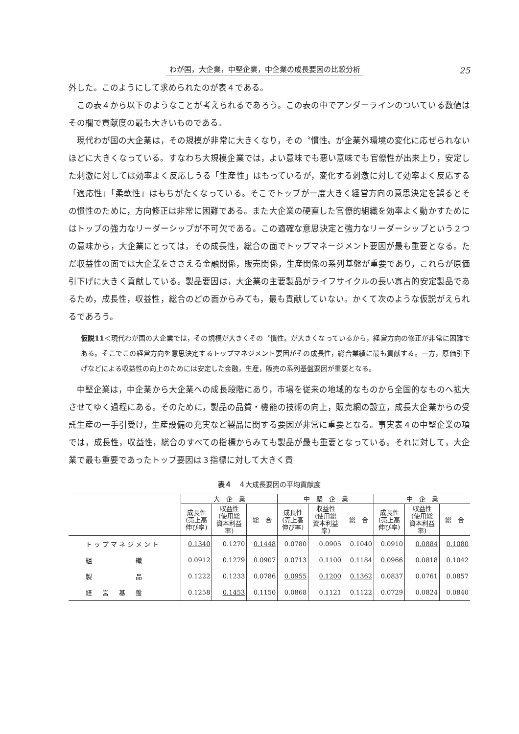わが国，大企業，中堅企業，中企業の成長要因の比較分析 25
外した。このようにして求められたのが表４である。
この表４から以下のようなことが考えられるであろう。この表の中でアンダーラインのついている数値はその欄で貢献度の最も大きいものである。
現代わが国の大企業は，その規模が非常に大きくなり，その〝慣性〟が企業外環境の変化に応ぜられないほどに大きくなっている。すなわち大規模企業では，よい意味でも悪い意味でも官僚性が出来上り，安定した刺激に対しては効率よく反応しうる「生産性」はもっているが，変化する刺激に対して効率よく反応する「適応性」「柔軟性」はもちがたくなっている。そこでトップが一度大きく経営方向の意思決定を誤るとその慣性のために，方向修正は非常に困難である。また大企業の硬直した官僚的組織を効率よく動かすためにはトップの強力なリーダーシップが不可欠である。この適確な意思決定と強力なリーダーシップという２つの意味から，大企業にとっては，その成長性，総合の面でトップマネージメント要因が最も重要となる。ただ収益性の面では大企業をささえる金融関係，販売関係，生産関係の系列基盤が重要であり，これらが原価引下げに大きく貢献している。製品要因は，大企業の主要製品がライフサイクルの長い寡占的安定製品であるため，成長性，収益性，総合のどの面からみても，最も貢献していない。かくて次のような仮説がえられるであろう。
仮説11＜現代わが国の大企業では，その規模が大きくその〝慣性〟が大きくなっているから，経営方向の修正が非常に困難である。そこでこの経営方向を意思決定するトップマネジメント要因がその成長性，総合業績に最も貢献する。一方，原価引下げなどによる収益性の向上のためには安定した金融，生産，販売の系列基盤要因が重要となる。
中堅企業は，中企業から大企業への成長段階にあり，市場を従来の地域的なものから全国的なものへ拡大させてゆく過程にある。そのために，製品の品質・機能の技術の向上，販売網の設立，成長大企業からの受託生産の一手引受け，生産設備の充実など製品に関する要因が非常に重要となる。事実表４の中堅企業の項では，成長性，収益性，総合のすべての指標からみても製品が最も重要となっている。それに対して，大企業で最も重要であったトップ要因は３指標に対して大きく貢
表４　４大成長要因の平均貢献度
| | 大 企 業 | | | 中 堅 企 業 | | | 中 企 業 | | |
| --- | --- | --- | --- | --- | --- | --- | --- | --- | --- |
| | 成長性 (売上高 伸び率) | 収益性 (使用総 資本利益 率) | 総 合 | 成長性 (売上高 伸び率) | 収益性 (使用総 資本利益 率) | 総 合 | 成長性 (売上高 伸び率) | 収益性 (使用総 資本利益 率) | 総 合 |
| トップマネジメント | 0.1340 | 0.1270 | 0.1448 | 0.0780 | 0.0905 | 0.1040 | 0.0910 | 0.0884 | 0.1080 |
| 組 織 | 0.0912 | 0.1279 | 0.0907 | 0.0713 | 0.1100 | 0.1184 | 0.0966 | 0.0818 | 0.1042 |
| 製 品 | 0.1222 | 0.1233 | 0.0786 | 0.0955 | 0.1200 | 0.1362 | 0.0837 | 0.0761 | 0.0857 |
| 経 営 基 盤 | 0.1258 | 0.1453 | 0.1150 | 0.0868 | 0.1121 | 0.1122 | 0.0729 | 0.0824 | 0.0840 |